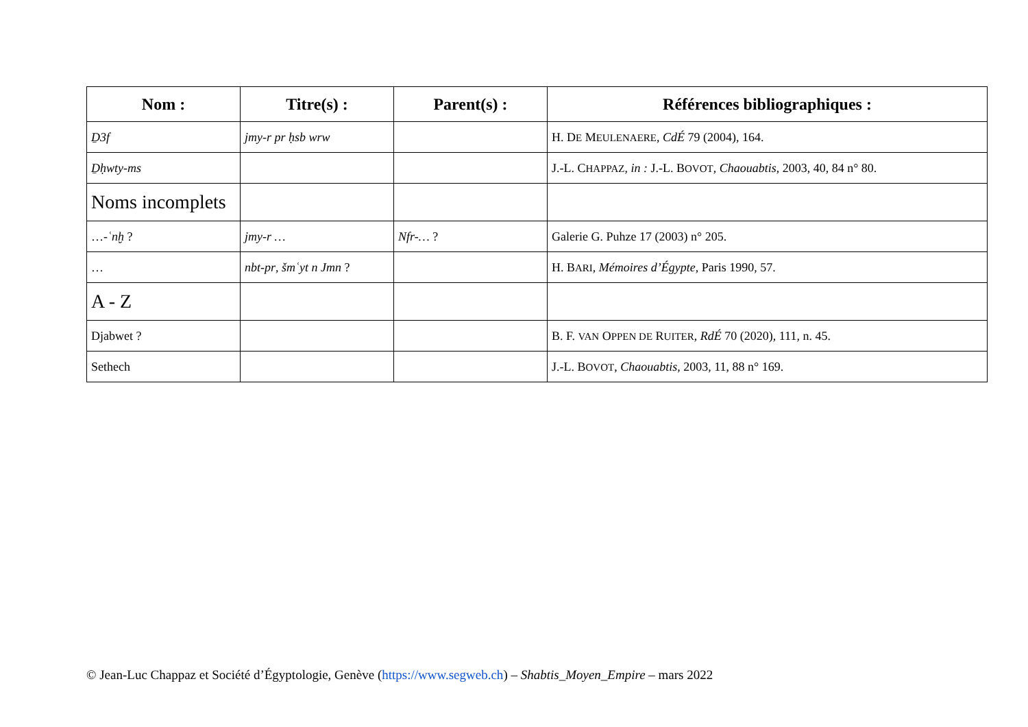| Nom : | Titre(s) : | Parent(s) : | Références bibliographiques : |
| --- | --- | --- | --- |
| Ḏ3f | jmy-r pr ḥsb wrw | | H. D E M EULENAERE , CdÉ 79 (2004), 164. |
| Ḏḥwty-ms | | | J.-L. C HAPPAZ , in : J.-L. B OVOT , Chaouabtis , 2003, 40, 84 n° 80. |
| Noms incomplets | | | |
| …- ʿnḫ ? | jmy-r … | Nfr-… ? | Galerie G. Puhze 17 (2003) n° 205. |
| … | nbt-pr , šmʿyt n Jmn ? | | H. B ARI , Mémoires d’Égypte , Paris 1990, 57. |
| A - Z | | | |
| Djabwet ? | | | B. F. VAN O PPEN DE R UITER , RdÉ 70 (2020), 111, n. 45. |
| Sethech | | | J.-L. B OVOT , Chaouabtis , 2003, 11, 88 n° 169. |
© Jean-Luc Chappaz et Société d’Égyptologie, Genève (https://www.segweb.ch) – Shabtis_Moyen_Empire – mars 2022